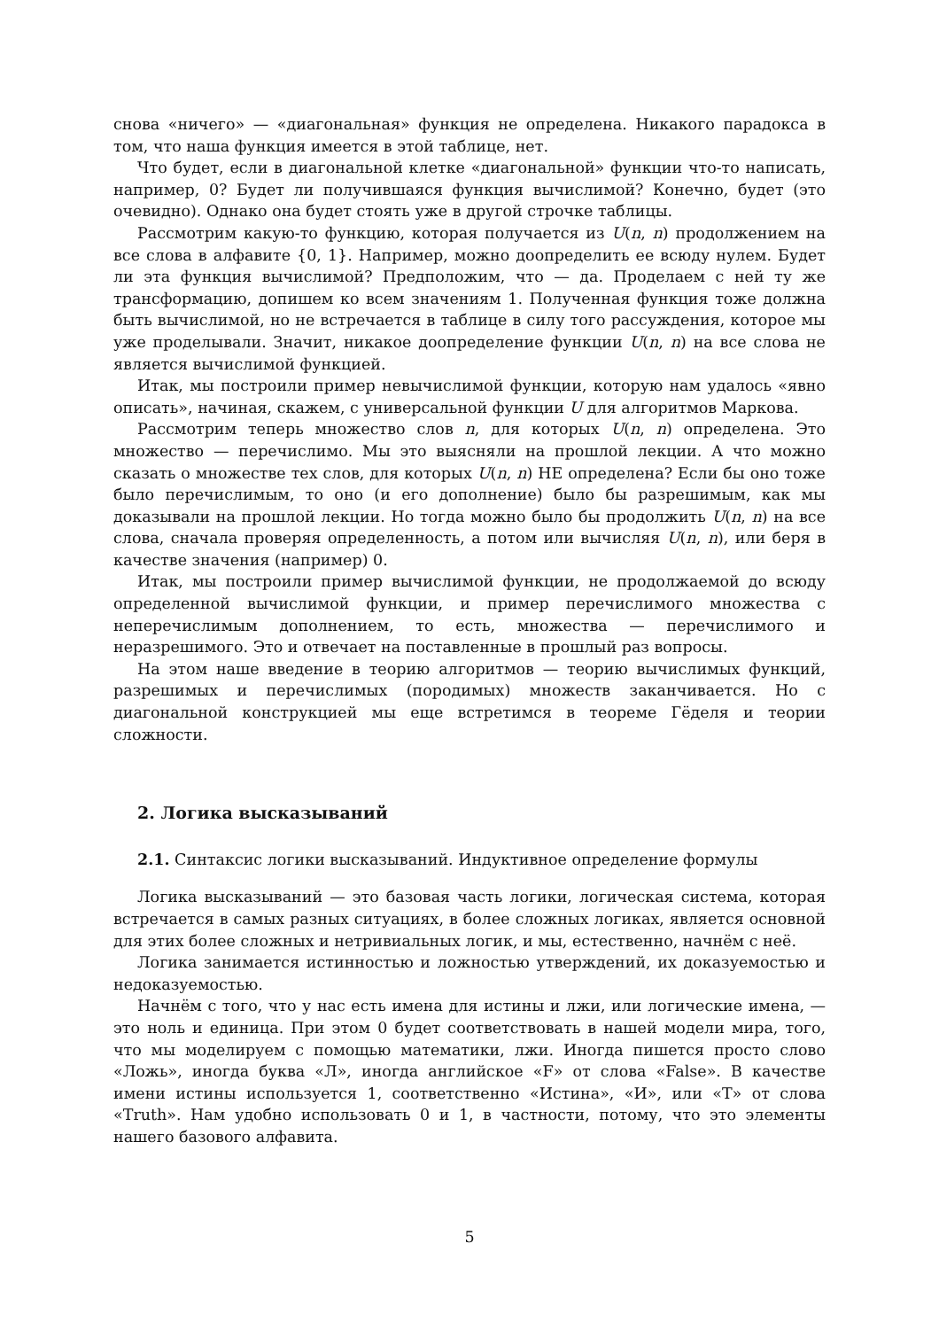снова «ничего» — «диагональная» функция не определена. Никакого парадокса в том, что наша функция имеется в этой таблице, нет.
Что будет, если в диагональной клетке «диагональной» функции что-то написать, например, 0? Будет ли получившаяся функция вычислимой? Конечно, будет (это очевидно). Однако она будет стоять уже в другой строчке таблицы.
Рассмотрим какую-то функцию, которая получается из U(n, n) продолжением на все слова в алфавите {0, 1}. Например, можно доопределить ее всюду нулем. Будет ли эта функция вычислимой? Предположим, что — да. Проделаем с ней ту же трансформацию, допишем ко всем значениям 1. Полученная функция тоже должна быть вычислимой, но не встречается в таблице в силу того рассуждения, которое мы уже проделывали. Значит, никакое доопределение функции U(n, n) на все слова не является вычислимой функцией.
Итак, мы построили пример невычислимой функции, которую нам удалось «явно описать», начиная, скажем, с универсальной функции U для алгоритмов Маркова.
Рассмотрим теперь множество слов n, для которых U(n, n) определена. Это множество — перечислимо. Мы это выясняли на прошлой лекции. А что можно сказать о множестве тех слов, для которых U(n, n) НЕ определена? Если бы оно тоже было перечислимым, то оно (и его дополнение) было бы разрешимым, как мы доказывали на прошлой лекции. Но тогда можно было бы продолжить U(n, n) на все слова, сначала проверяя определенность, а потом или вычисляя U(n, n), или беря в качестве значения (например) 0.
Итак, мы построили пример вычислимой функции, не продолжаемой до всюду определенной вычислимой функции, и пример перечислимого множества с неперечислимым дополнением, то есть, множества — перечислимого и неразрешимого. Это и отвечает на поставленные в прошлый раз вопросы.
На этом наше введение в теорию алгоритмов — теорию вычислимых функций, разрешимых и перечислимых (породимых) множеств заканчивается. Но с диагональной конструкцией мы еще встретимся в теореме Гёделя и теории сложности.
2. Логика высказываний
2.1. Синтаксис логики высказываний. Индуктивное определение формулы
Логика высказываний — это базовая часть логики, логическая система, которая встречается в самых разных ситуациях, в более сложных логиках, является основной для этих более сложных и нетривиальных логик, и мы, естественно, начнём с неё.
Логика занимается истинностью и ложностью утверждений, их доказуемостью и недоказуемостью.
Начнём с того, что у нас есть имена для истины и лжи, или логические имена, — это ноль и единица. При этом 0 будет соответствовать в нашей модели мира, того, что мы моделируем с помощью математики, лжи. Иногда пишется просто слово «Ложь», иногда буква «Л», иногда английское «F» от слова «False». В качестве имени истины используется 1, соответственно «Истина», «И», или «T» от слова «Truth». Нам удобно использовать 0 и 1, в частности, потому, что это элементы нашего базового алфавита.
5